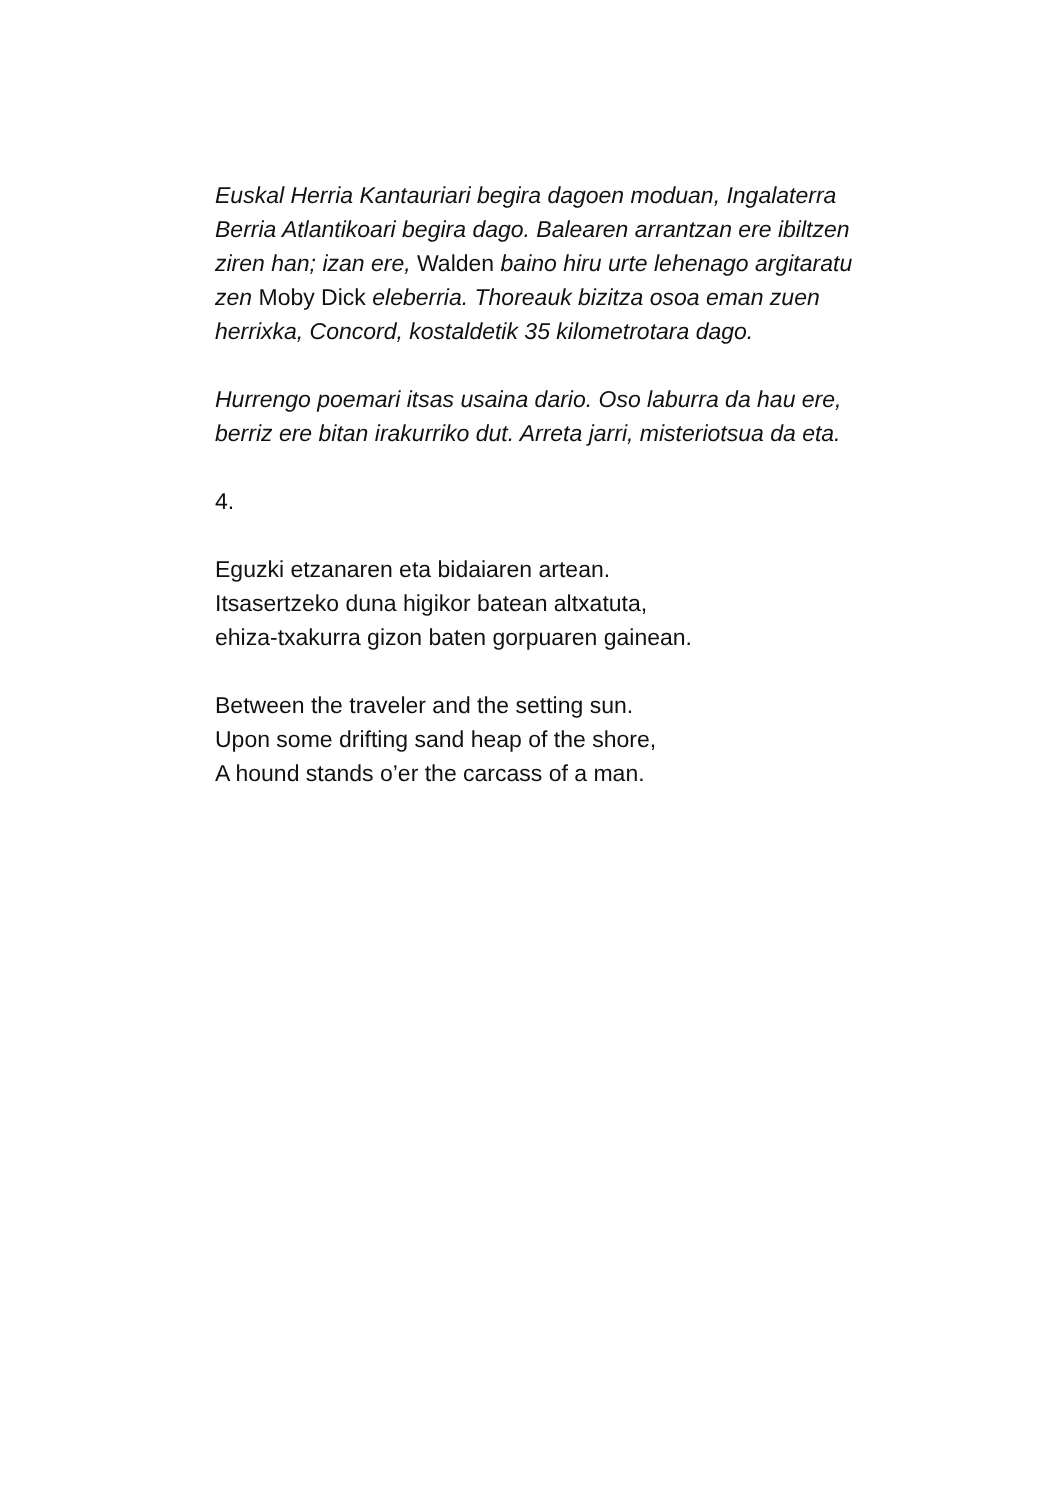Euskal Herria Kantauriari begira dagoen moduan, Ingalaterra Berria Atlantikoari begira dago. Balearen arrantzan ere ibiltzen ziren han; izan ere, Walden baino hiru urte lehenago argitaratu zen Moby Dick eleberria. Thoreauk bizitza osoa eman zuen herrixka, Concord, kostaldetik 35 kilometrotara dago.
Hurrengo poemari itsas usaina dario. Oso laburra da hau ere, berriz ere bitan irakurriko dut. Arreta jarri, misteriotsua da eta.
4.
Eguzki etzanaren eta bidaiaren artean.
Itsasertzeko duna higikor batean altxatuta,
ehiza-txakurra gizon baten gorpuaren gainean.
Between the traveler and the setting sun.
Upon some drifting sand heap of the shore,
A hound stands o’er the carcass of a man.